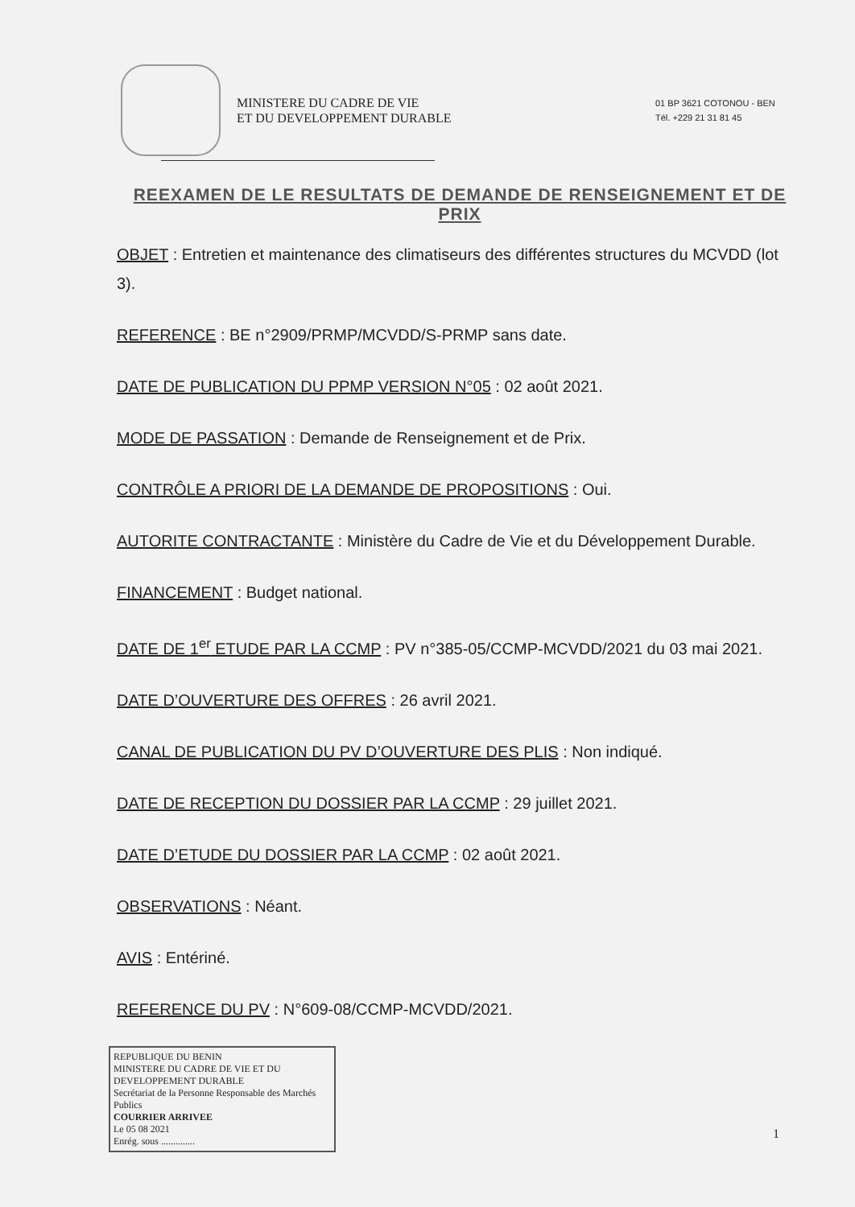MINISTERE DU CADRE DE VIE
ET DU DEVELOPPEMENT DURABLE
01 BP 3621 COTONOU - BEN
Tél. +229 21 31 81 45
REEXAMEN DE LE RESULTATS DE DEMANDE DE RENSEIGNEMENT ET DE PRIX
OBJET : Entretien et maintenance des climatiseurs des différentes structures du MCVDD (lot 3).
REFERENCE : BE n°2909/PRMP/MCVDD/S-PRMP sans date.
DATE DE PUBLICATION DU PPMP VERSION N°05 : 02 août 2021.
MODE DE PASSATION : Demande de Renseignement et de Prix.
CONTRÔLE A PRIORI DE LA DEMANDE DE PROPOSITIONS : Oui.
AUTORITE CONTRACTANTE : Ministère du Cadre de Vie et du Développement Durable.
FINANCEMENT : Budget national.
DATE DE 1<sup>er</sup> ETUDE PAR LA CCMP : PV n°385-05/CCMP-MCVDD/2021 du 03 mai 2021.
DATE D’OUVERTURE DES OFFRES : 26 avril 2021.
CANAL DE PUBLICATION DU PV D’OUVERTURE DES PLIS : Non indiqué.
DATE DE RECEPTION DU DOSSIER PAR LA CCMP : 29 juillet 2021.
DATE D’ETUDE DU DOSSIER PAR LA CCMP : 02 août 2021.
OBSERVATIONS : Néant.
AVIS : Entériné.
REFERENCE DU PV : N°609-08/CCMP-MCVDD/2021.
REPUBLIQUE DU BENIN
MINISTERE DU CADRE DE VIE ET DU DEVELOPPEMENT DURABLE
Secrétariat de la Personne Responsable des Marchés Publics
COURRIER ARRIVEE
Le 05 08 2021
Enrég. sous ..............
1